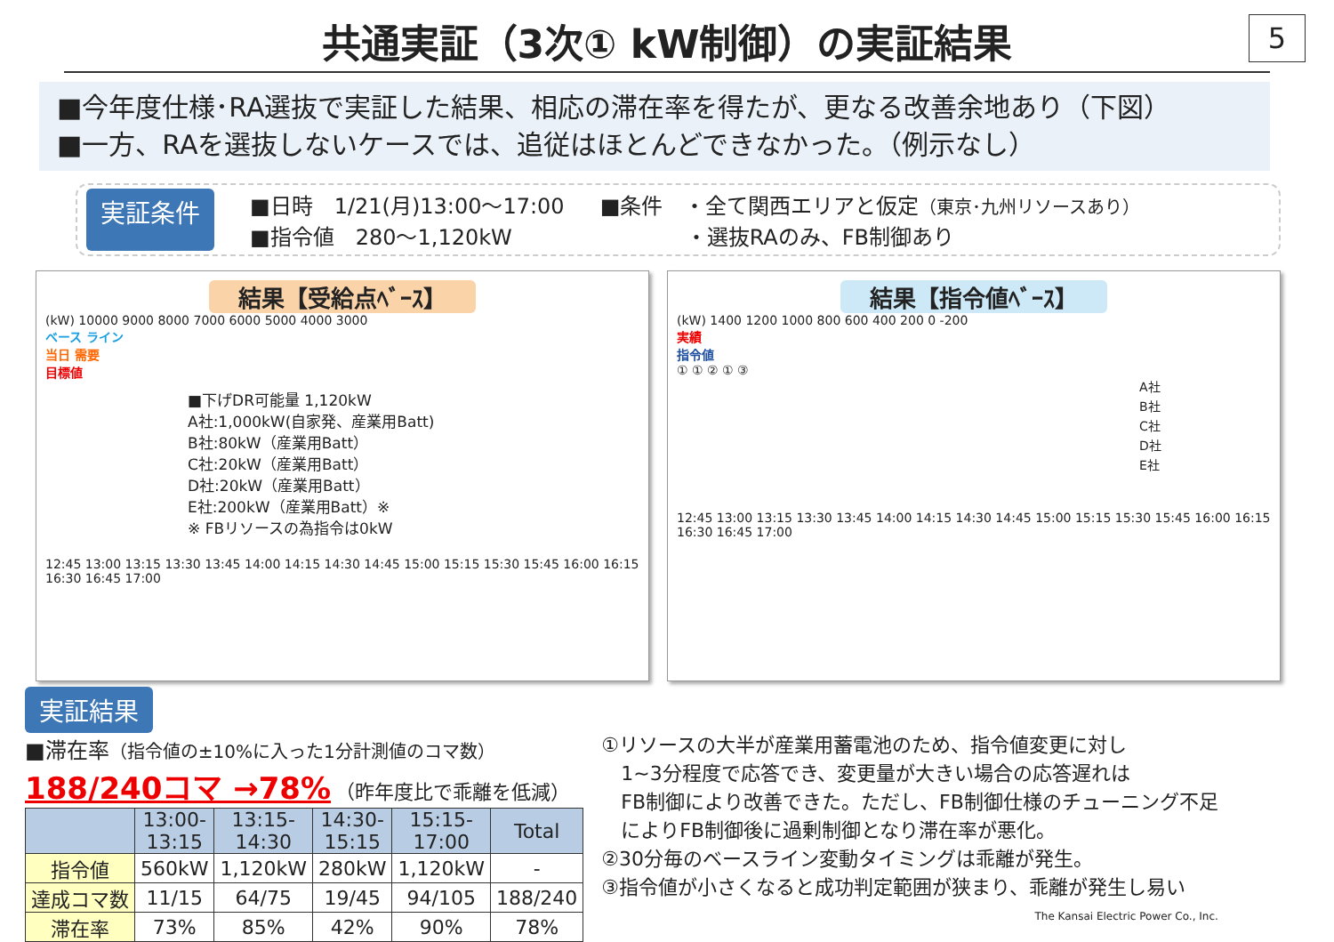共通実証（3次① kW制御）の実証結果
5
■今年度仕様･RA選抜で実証した結果、相応の滞在率を得たが、更なる改善余地あり（下図）
■一方、RAを選抜しないケースでは、追従はほとんどできなかった。（例示なし）
実証条件
■日時　1/21(月)13:00～17:00
■指令値　280～1,120kW
■条件　・全て関西エリアと仮定（東京･九州リソースあり）
　　　　・選抜RAのみ、FB制御あり
結果【受給点ﾍﾞｰｽ】
(kW) 10000 9000 8000 7000 6000 5000 4000 3000
ベース ライン
当日 需要
目標値
■下げDR可能量 1,120kW
A社:1,000kW(自家発、産業用Batt)
B社:80kW（産業用Batt）
C社:20kW（産業用Batt）
D社:20kW（産業用Batt）
E社:200kW（産業用Batt）※
※ FBリソースの為指令は0kW
12:45 13:00 13:15 13:30 13:45 14:00 14:15 14:30 14:45 15:00 15:15 15:30 15:45 16:00 16:15 16:30 16:45 17:00
結果【指令値ﾍﾞｰｽ】
(kW) 1400 1200 1000 800 600 400 200 0 -200
実績
指令値
① ① ② ① ③
A社
B社
C社
D社
E社
12:45 13:00 13:15 13:30 13:45 14:00 14:15 14:30 14:45 15:00 15:15 15:30 15:45 16:00 16:15 16:30 16:45 17:00
実証結果
■滞在率（指令値の±10%に入った1分計測値のコマ数）
188/240コマ →78% （昨年度比で乖離を低減）
| | 13:00- 13:15 | 13:15- 14:30 | 14:30- 15:15 | 15:15- 17:00 | Total |
| --- | --- | --- | --- | --- | --- |
| 指令値 | 560kW | 1,120kW | 280kW | 1,120kW | - |
| 達成コマ数 | 11/15 | 64/75 | 19/45 | 94/105 | 188/240 |
| 滞在率 | 73% | 85% | 42% | 90% | 78% |
①リソースの大半が産業用蓄電池のため、指令値変更に対し
　1~3分程度で応答でき、変更量が大きい場合の応答遅れは
　FB制御により改善できた。ただし、FB制御仕様のチューニング不足
　によりFB制御後に過剰制御となり滞在率が悪化。
②30分毎のベースライン変動タイミングは乖離が発生。
③指令値が小さくなると成功判定範囲が狭まり、乖離が発生し易い
The Kansai Electric Power Co., Inc.